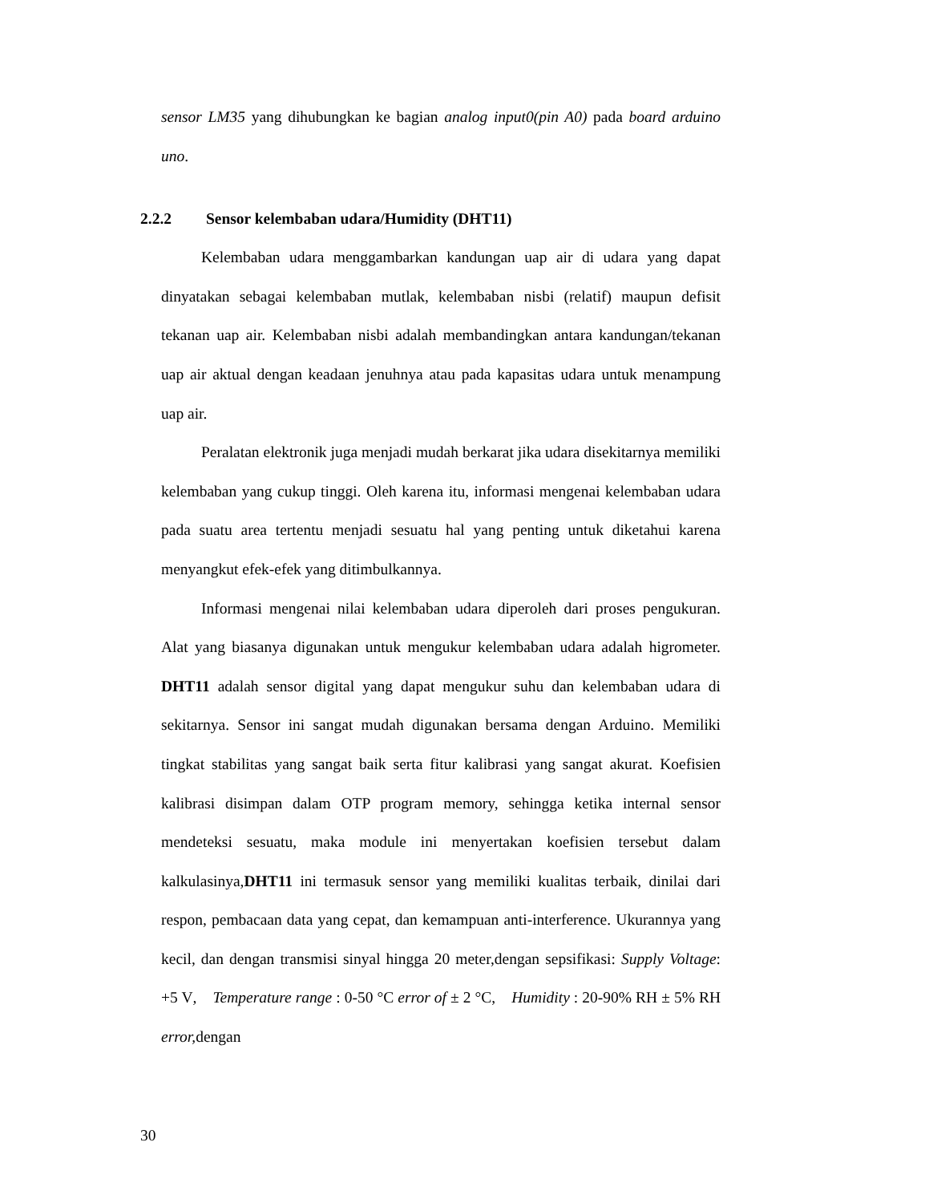sensor LM35 yang dihubungkan ke bagian analog input0(pin A0) pada board arduino uno.
2.2.2 Sensor kelembaban udara/Humidity (DHT11)
Kelembaban udara menggambarkan kandungan uap air di udara yang dapat dinyatakan sebagai kelembaban mutlak, kelembaban nisbi (relatif) maupun defisit tekanan uap air. Kelembaban nisbi adalah membandingkan antara kandungan/tekanan uap air aktual dengan keadaan jenuhnya atau pada kapasitas udara untuk menampung uap air.
Peralatan elektronik juga menjadi mudah berkarat jika udara disekitarnya memiliki kelembaban yang cukup tinggi. Oleh karena itu, informasi mengenai kelembaban udara pada suatu area tertentu menjadi sesuatu hal yang penting untuk diketahui karena menyangkut efek-efek yang ditimbulkannya.
Informasi mengenai nilai kelembaban udara diperoleh dari proses pengukuran. Alat yang biasanya digunakan untuk mengukur kelembaban udara adalah higrometer. DHT11 adalah sensor digital yang dapat mengukur suhu dan kelembaban udara di sekitarnya. Sensor ini sangat mudah digunakan bersama dengan Arduino. Memiliki tingkat stabilitas yang sangat baik serta fitur kalibrasi yang sangat akurat. Koefisien kalibrasi disimpan dalam OTP program memory, sehingga ketika internal sensor mendeteksi sesuatu, maka module ini menyertakan koefisien tersebut dalam kalkulasinya,DHT11 ini termasuk sensor yang memiliki kualitas terbaik, dinilai dari respon, pembacaan data yang cepat, dan kemampuan anti-interference. Ukurannya yang kecil, dan dengan transmisi sinyal hingga 20 meter,dengan sepsifikasi: Supply Voltage: +5 V, Temperature range : 0-50 °C error of ± 2 °C, Humidity : 20-90% RH ± 5% RH error, dengan
30